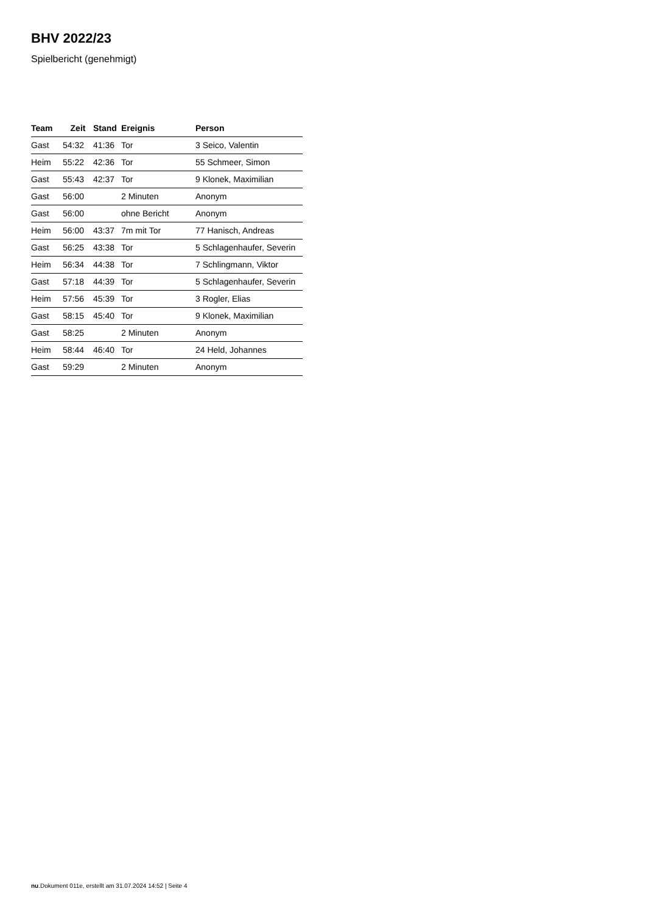BHV 2022/23
Spielbericht (genehmigt)
| Team | Zeit | Stand | Ereignis | Person |
| --- | --- | --- | --- | --- |
| Gast | 54:32 | 41:36 | Tor | 3 Seico, Valentin |
| Heim | 55:22 | 42:36 | Tor | 55 Schmeer, Simon |
| Gast | 55:43 | 42:37 | Tor | 9 Klonek, Maximilian |
| Gast | 56:00 | | 2 Minuten | Anonym |
| Gast | 56:00 | | ohne Bericht | Anonym |
| Heim | 56:00 | 43:37 | 7m mit Tor | 77 Hanisch, Andreas |
| Gast | 56:25 | 43:38 | Tor | 5 Schlagenhaufer, Severin |
| Heim | 56:34 | 44:38 | Tor | 7 Schlingmann, Viktor |
| Gast | 57:18 | 44:39 | Tor | 5 Schlagenhaufer, Severin |
| Heim | 57:56 | 45:39 | Tor | 3 Rogler, Elias |
| Gast | 58:15 | 45:40 | Tor | 9 Klonek, Maximilian |
| Gast | 58:25 | | 2 Minuten | Anonym |
| Heim | 58:44 | 46:40 | Tor | 24 Held, Johannes |
| Gast | 59:29 | | 2 Minuten | Anonym |
nu.Dokument 011e, erstellt am 31.07.2024 14:52 | Seite 4